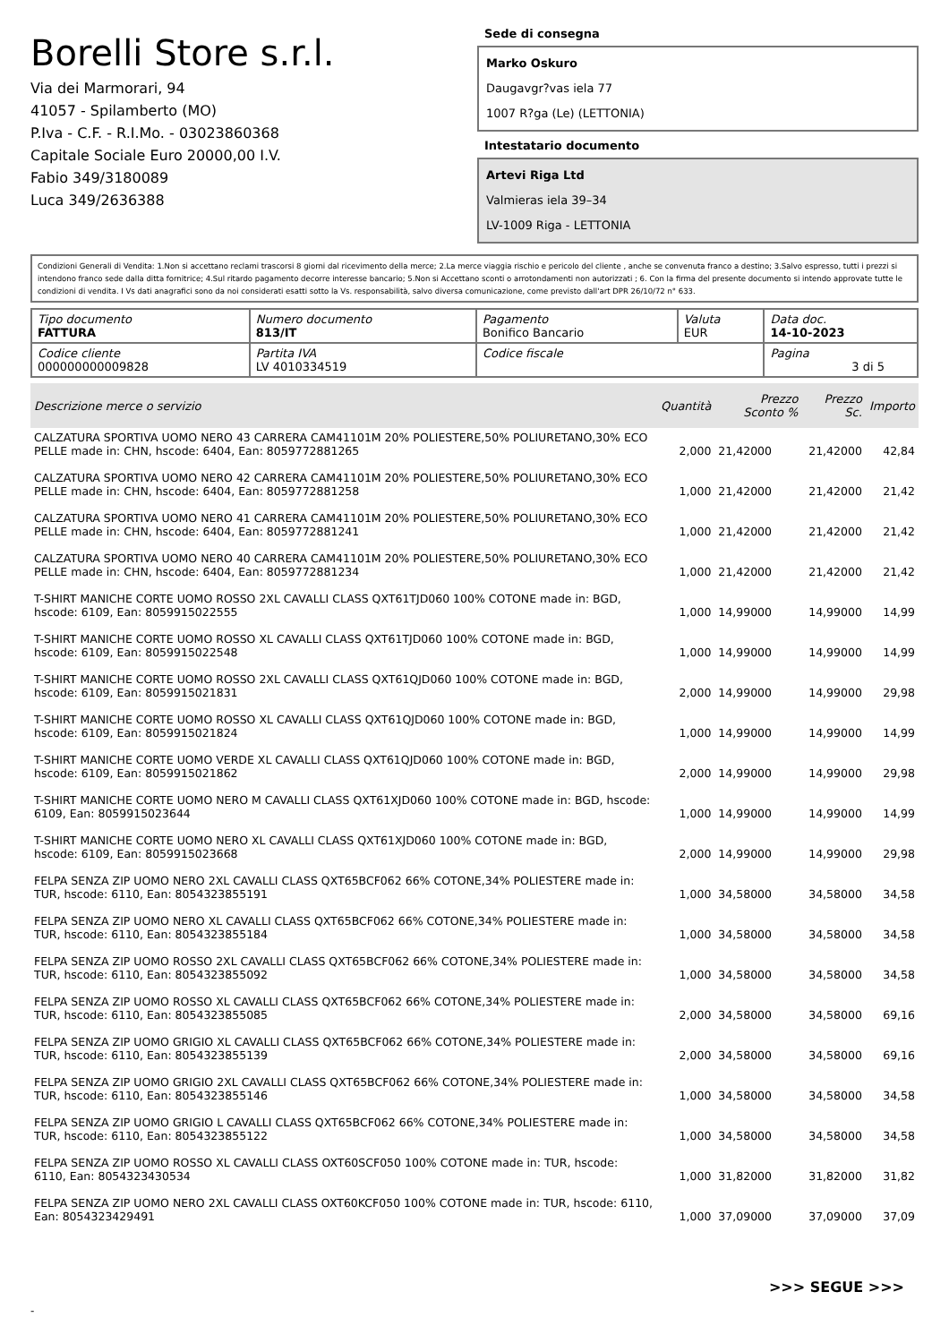Borelli Store s.r.l.
Via dei Marmorari, 94
41057 - Spilamberto (MO)
P.Iva - C.F. - R.I.Mo. - 03023860368
Capitale Sociale Euro 20000,00 I.V.
Fabio 349/3180089
Luca 349/2636388
Sede di consegna
Marko Oskuro
Daugavgr?vas iela 77
1007 R?ga (Le) (LETTONIA)
Intestatario documento
Artevi Riga Ltd
Valmieras iela 39–34
LV-1009 Riga - LETTONIA
Condizioni Generali di Vendita: 1.Non si accettano reclami trascorsi 8 giorni dal ricevimento della merce; 2.La merce viaggia rischio e pericolo del cliente , anche se convenuta franco a destino; 3.Salvo espresso, tutti i prezzi si intendono franco sede dalla ditta fornitrice; 4.Sul ritardo pagamento decorre interesse bancario; 5.Non si Accettano sconti o arrotondamenti non autorizzati ; 6. Con la firma del presente documento si intendo approvate tutte le condizioni di vendita. I Vs dati anagrafici sono da noi considerati esatti sotto la Vs. responsabilità, salvo diversa comunicazione, come previsto dall'art DPR 26/10/72 n° 633.
| Tipo documento FATTURA | Numero documento 813/IT | Pagamento Bonifico Bancario | Valuta EUR | Data doc. 14-10-2023 |
| Codice cliente 000000000009828 | Partita IVA LV 4010334519 | Codice fiscale | | Pagina 3 di 5 |
| Descrizione merce o servizio | Quantità | Prezzo Sconto % | Prezzo Sc. | Importo |
| --- | --- | --- | --- | --- |
| CALZATURA SPORTIVA UOMO NERO 43 CARRERA CAM41101M 20% POLIESTERE,50% POLIURETANO,30% ECO PELLE made in: CHN, hscode: 6404, Ean: 8059772881265 | 2,000 | 21,42000 | 21,42000 | 42,84 |
| CALZATURA SPORTIVA UOMO NERO 42 CARRERA CAM41101M 20% POLIESTERE,50% POLIURETANO,30% ECO PELLE made in: CHN, hscode: 6404, Ean: 8059772881258 | 1,000 | 21,42000 | 21,42000 | 21,42 |
| CALZATURA SPORTIVA UOMO NERO 41 CARRERA CAM41101M 20% POLIESTERE,50% POLIURETANO,30% ECO PELLE made in: CHN, hscode: 6404, Ean: 8059772881241 | 1,000 | 21,42000 | 21,42000 | 21,42 |
| CALZATURA SPORTIVA UOMO NERO 40 CARRERA CAM41101M 20% POLIESTERE,50% POLIURETANO,30% ECO PELLE made in: CHN, hscode: 6404, Ean: 8059772881234 | 1,000 | 21,42000 | 21,42000 | 21,42 |
| T-SHIRT MANICHE CORTE UOMO ROSSO 2XL CAVALLI CLASS QXT61TJD060 100% COTONE made in: BGD, hscode: 6109, Ean: 8059915022555 | 1,000 | 14,99000 | 14,99000 | 14,99 |
| T-SHIRT MANICHE CORTE UOMO ROSSO XL CAVALLI CLASS QXT61TJD060 100% COTONE made in: BGD, hscode: 6109, Ean: 8059915022548 | 1,000 | 14,99000 | 14,99000 | 14,99 |
| T-SHIRT MANICHE CORTE UOMO ROSSO 2XL CAVALLI CLASS QXT61QJD060 100% COTONE made in: BGD, hscode: 6109, Ean: 8059915021831 | 2,000 | 14,99000 | 14,99000 | 29,98 |
| T-SHIRT MANICHE CORTE UOMO ROSSO XL CAVALLI CLASS QXT61QJD060 100% COTONE made in: BGD, hscode: 6109, Ean: 8059915021824 | 1,000 | 14,99000 | 14,99000 | 14,99 |
| T-SHIRT MANICHE CORTE UOMO VERDE XL CAVALLI CLASS QXT61QJD060 100% COTONE made in: BGD, hscode: 6109, Ean: 8059915021862 | 2,000 | 14,99000 | 14,99000 | 29,98 |
| T-SHIRT MANICHE CORTE UOMO NERO M CAVALLI CLASS QXT61XJD060 100% COTONE made in: BGD, hscode: 6109, Ean: 8059915023644 | 1,000 | 14,99000 | 14,99000 | 14,99 |
| T-SHIRT MANICHE CORTE UOMO NERO XL CAVALLI CLASS QXT61XJD060 100% COTONE made in: BGD, hscode: 6109, Ean: 8059915023668 | 2,000 | 14,99000 | 14,99000 | 29,98 |
| FELPA SENZA ZIP UOMO NERO 2XL CAVALLI CLASS QXT65BCF062 66% COTONE,34% POLIESTERE made in: TUR, hscode: 6110, Ean: 8054323855191 | 1,000 | 34,58000 | 34,58000 | 34,58 |
| FELPA SENZA ZIP UOMO NERO XL CAVALLI CLASS QXT65BCF062 66% COTONE,34% POLIESTERE made in: TUR, hscode: 6110, Ean: 8054323855184 | 1,000 | 34,58000 | 34,58000 | 34,58 |
| FELPA SENZA ZIP UOMO ROSSO 2XL CAVALLI CLASS QXT65BCF062 66% COTONE,34% POLIESTERE made in: TUR, hscode: 6110, Ean: 8054323855092 | 1,000 | 34,58000 | 34,58000 | 34,58 |
| FELPA SENZA ZIP UOMO ROSSO XL CAVALLI CLASS QXT65BCF062 66% COTONE,34% POLIESTERE made in: TUR, hscode: 6110, Ean: 8054323855085 | 2,000 | 34,58000 | 34,58000 | 69,16 |
| FELPA SENZA ZIP UOMO GRIGIO XL CAVALLI CLASS QXT65BCF062 66% COTONE,34% POLIESTERE made in: TUR, hscode: 6110, Ean: 8054323855139 | 2,000 | 34,58000 | 34,58000 | 69,16 |
| FELPA SENZA ZIP UOMO GRIGIO 2XL CAVALLI CLASS QXT65BCF062 66% COTONE,34% POLIESTERE made in: TUR, hscode: 6110, Ean: 8054323855146 | 1,000 | 34,58000 | 34,58000 | 34,58 |
| FELPA SENZA ZIP UOMO GRIGIO L CAVALLI CLASS QXT65BCF062 66% COTONE,34% POLIESTERE made in: TUR, hscode: 6110, Ean: 8054323855122 | 1,000 | 34,58000 | 34,58000 | 34,58 |
| FELPA SENZA ZIP UOMO ROSSO XL CAVALLI CLASS OXT60SCF050 100% COTONE made in: TUR, hscode: 6110, Ean: 8054323430534 | 1,000 | 31,82000 | 31,82000 | 31,82 |
| FELPA SENZA ZIP UOMO NERO 2XL CAVALLI CLASS OXT60KCF050 100% COTONE made in: TUR, hscode: 6110, Ean: 8054323429491 | 1,000 | 37,09000 | 37,09000 | 37,09 |
>>> SEGUE >>>
-